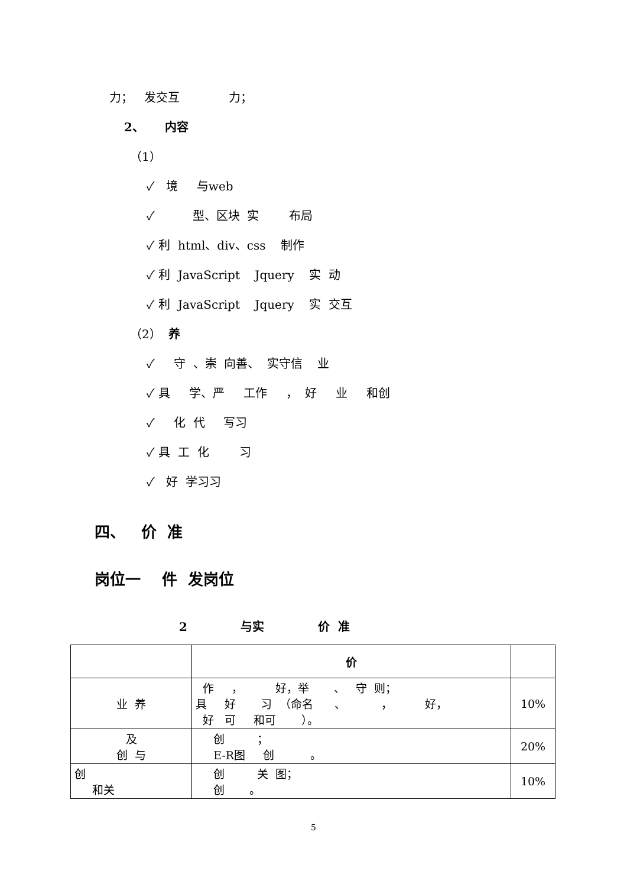力； 发交互 力；
2、 内容
（1）
✓ 境 与web
✓ 型、区块 实 布局
✓ 利 html、div、css 制作
✓ 利 JavaScript Jquery 实 动
✓ 利 JavaScript Jquery 实 交互
（2） 养
✓ 守 、崇 向善、 实守信 业
✓ 具 学、严 工作 ， 好 业 和创
✓ 化 代 写习
✓ 具 工 化 习
✓ 好 学习习
四、 价 准
岗位一 件 发岗位
2 与实 价 准
| | 价 | |
| 业 养 | 作 ， 好，举 、 守 则； 具 好 习 （命名 、 ， 好， 好 可 和可 ）。 | 10% |
| 及 创 与 | 创 ； E-R图 创 。 | 20% |
| 创 和关 | 创 关 图； 创 。 | 10% |
5